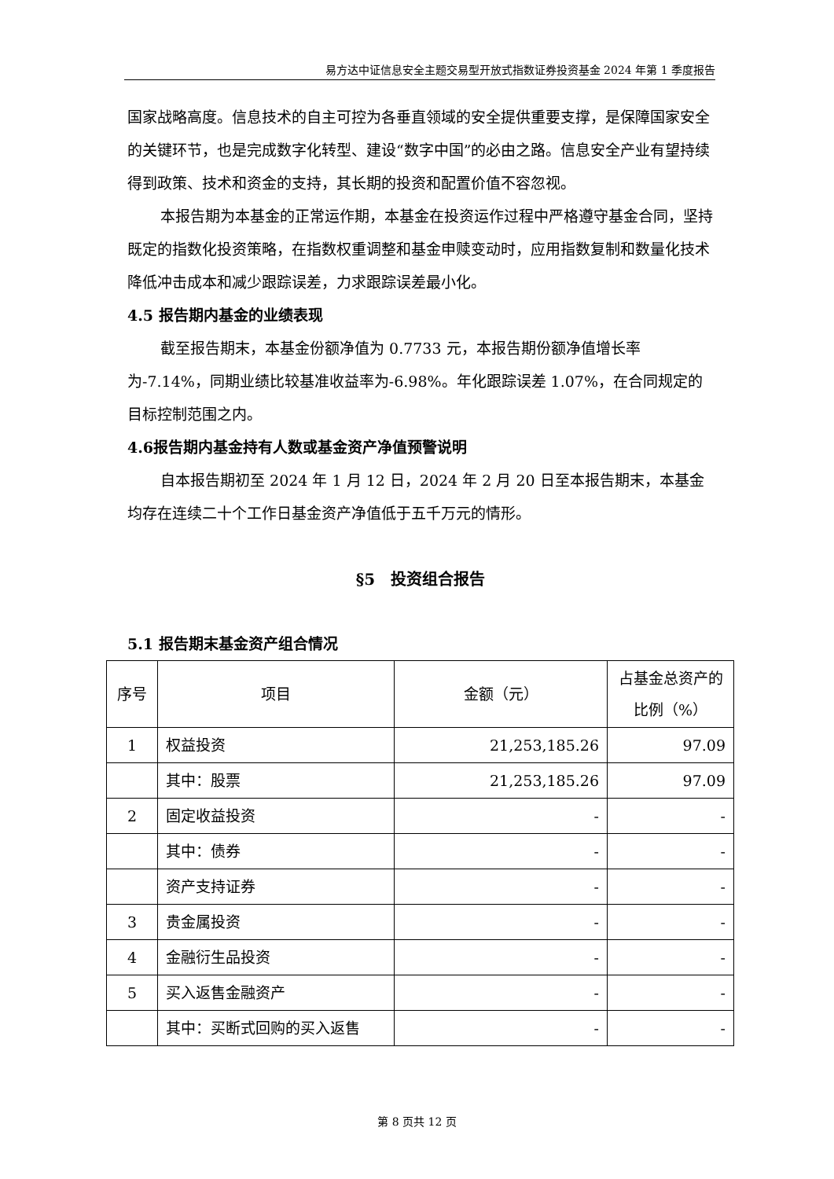易方达中证信息安全主题交易型开放式指数证券投资基金 2024 年第 1 季度报告
国家战略高度。信息技术的自主可控为各垂直领域的安全提供重要支撑，是保障国家安全的关键环节，也是完成数字化转型、建设“数字中国”的必由之路。信息安全产业有望持续得到政策、技术和资金的支持，其长期的投资和配置价值不容忽视。
本报告期为本基金的正常运作期，本基金在投资运作过程中严格遵守基金合同，坚持既定的指数化投资策略，在指数权重调整和基金申赎变动时，应用指数复制和数量化技术降低冲击成本和减少跟踪误差，力求跟踪误差最小化。
4.5 报告期内基金的业绩表现
截至报告期末，本基金份额净值为 0.7733 元，本报告期份额净值增长率为-7.14%，同期业绩比较基准收益率为-6.98%。年化跟踪误差 1.07%，在合同规定的目标控制范围之内。
4.6报告期内基金持有人数或基金资产净值预警说明
自本报告期初至 2024 年 1 月 12 日，2024 年 2 月 20 日至本报告期末，本基金均存在连续二十个工作日基金资产净值低于五千万元的情形。
§5　投资组合报告
5.1 报告期末基金资产组合情况
| 序号 | 项目 | 金额（元） | 占基金总资产的比例（%） |
| --- | --- | --- | --- |
| 1 | 权益投资 | 21,253,185.26 | 97.09 |
| | 其中：股票 | 21,253,185.26 | 97.09 |
| 2 | 固定收益投资 | - | - |
| | 其中：债券 | - | - |
| | 资产支持证券 | - | - |
| 3 | 贵金属投资 | - | - |
| 4 | 金融衍生品投资 | - | - |
| 5 | 买入返售金融资产 | - | - |
| | 其中：买断式回购的买入返售 | - | - |
第 8 页共 12 页